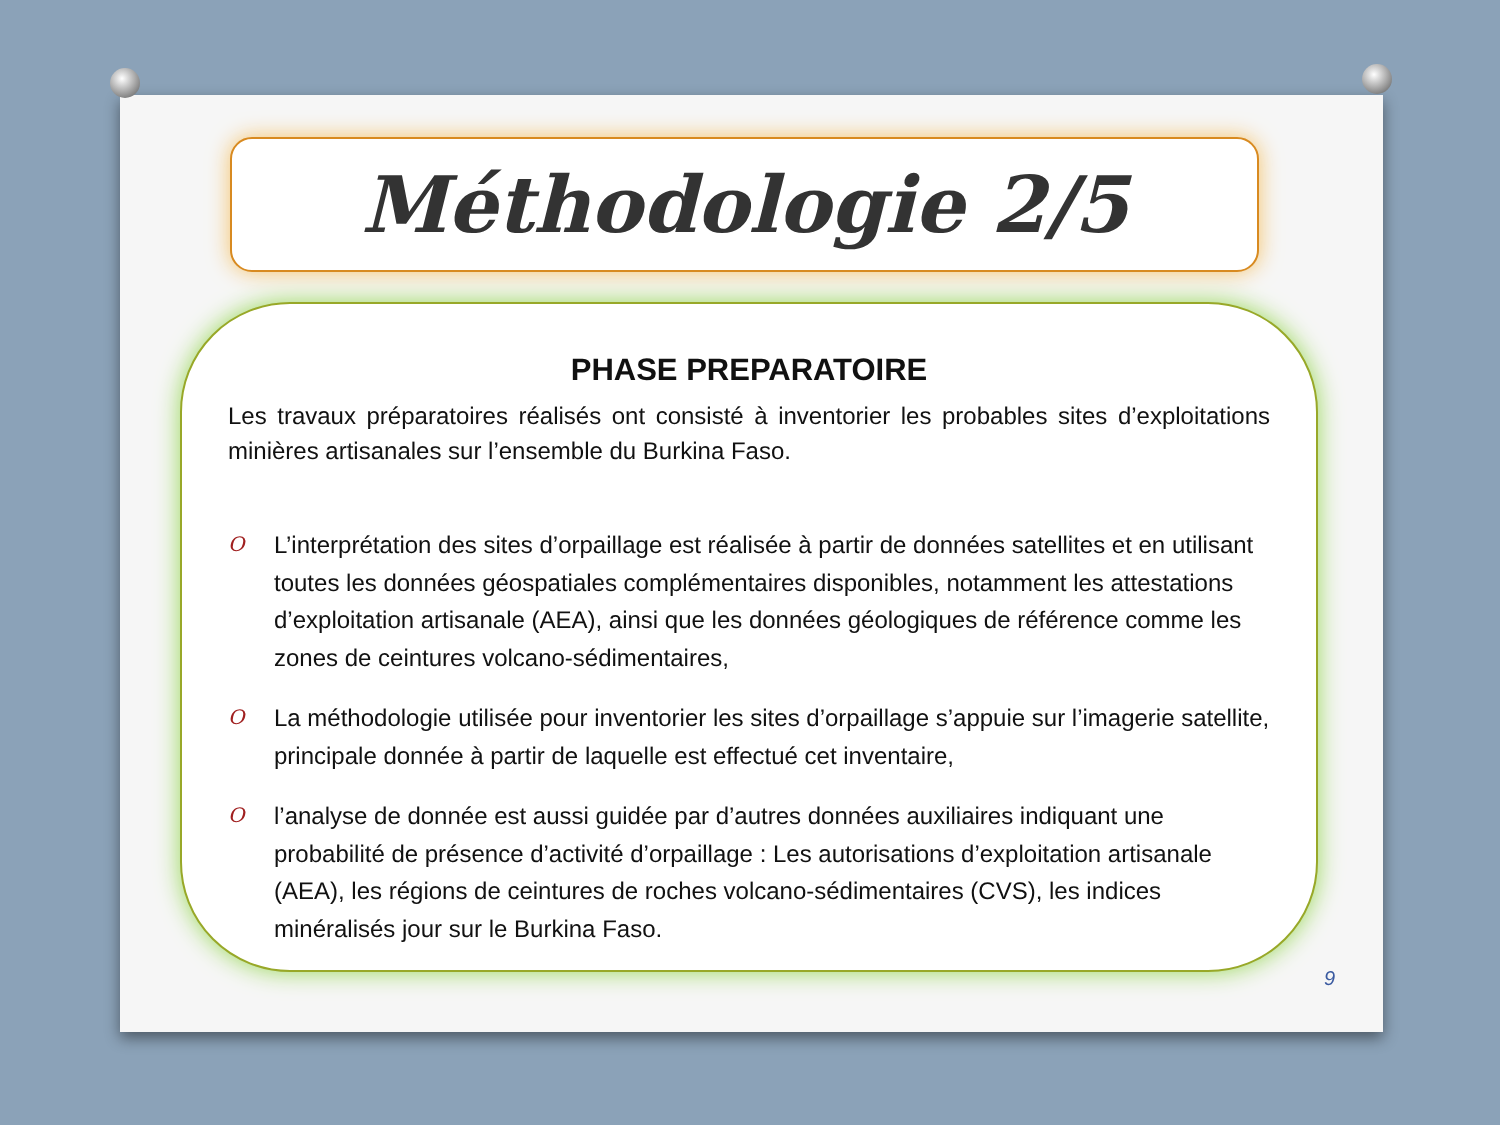Méthodologie 2/5
PHASE PREPARATOIRE
Les travaux préparatoires réalisés ont consisté à inventorier les probables sites d’exploitations minières artisanales sur l’ensemble du Burkina Faso.
O L’interprétation des sites d’orpaillage est réalisée à partir de données satellites et en utilisant toutes les données géospatiales complémentaires disponibles, notamment les attestations d’exploitation artisanale (AEA), ainsi que les données géologiques de référence comme les zones de ceintures volcano-sédimentaires,
O La méthodologie utilisée pour inventorier les sites d’orpaillage s’appuie sur l’imagerie satellite, principale donnée à partir de laquelle est effectué cet inventaire,
Ol’analyse de donnée est aussi guidée par d’autres données auxiliaires indiquant une probabilité de présence d’activité d’orpaillage : Les autorisations d’exploitation artisanale (AEA), les régions de ceintures de roches volcano-sédimentaires (CVS), les indices minéralisés jour sur le Burkina Faso.
9